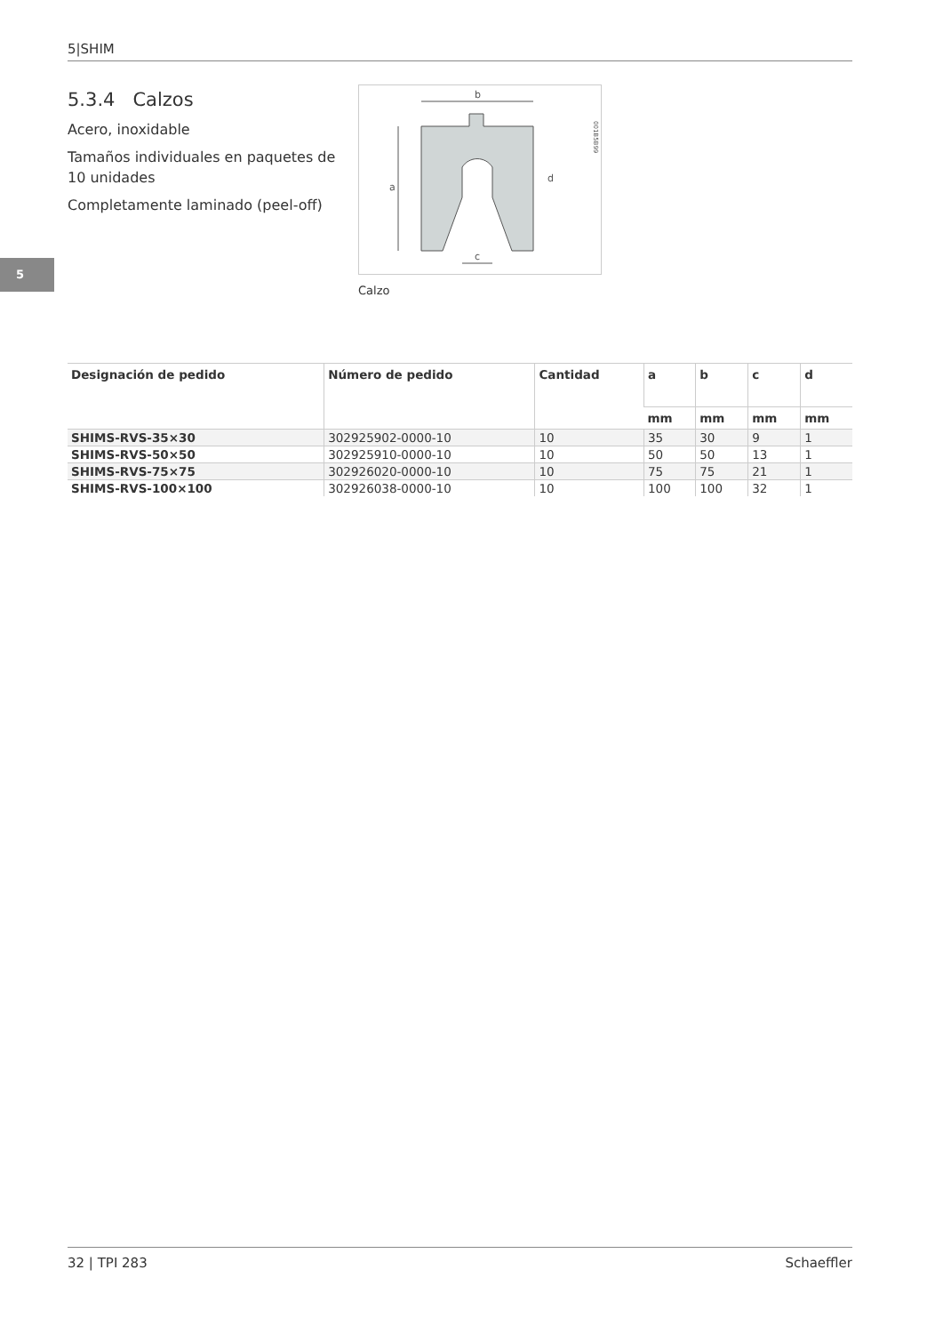5|SHIM
5
5.3.4 Calzos
Acero, inoxidable
Tamaños individuales en paquetes de 10 unidades
Completamente laminado (peel-off)
b
a
c
d
001B5B99
Calzo
| Designación de pedido | Número de pedido | Cantidad | a | b | c | d |
| --- | --- | --- | --- | --- | --- | --- |
| | | | mm | mm | mm | mm |
| SHIMS-RVS-35×30 | 302925902-0000-10 | 10 | 35 | 30 | 9 | 1 |
| SHIMS-RVS-50×50 | 302925910-0000-10 | 10 | 50 | 50 | 13 | 1 |
| SHIMS-RVS-75×75 | 302926020-0000-10 | 10 | 75 | 75 | 21 | 1 |
| SHIMS-RVS-100×100 | 302926038-0000-10 | 10 | 100 | 100 | 32 | 1 |
32 | TPI 283 Schaeffler